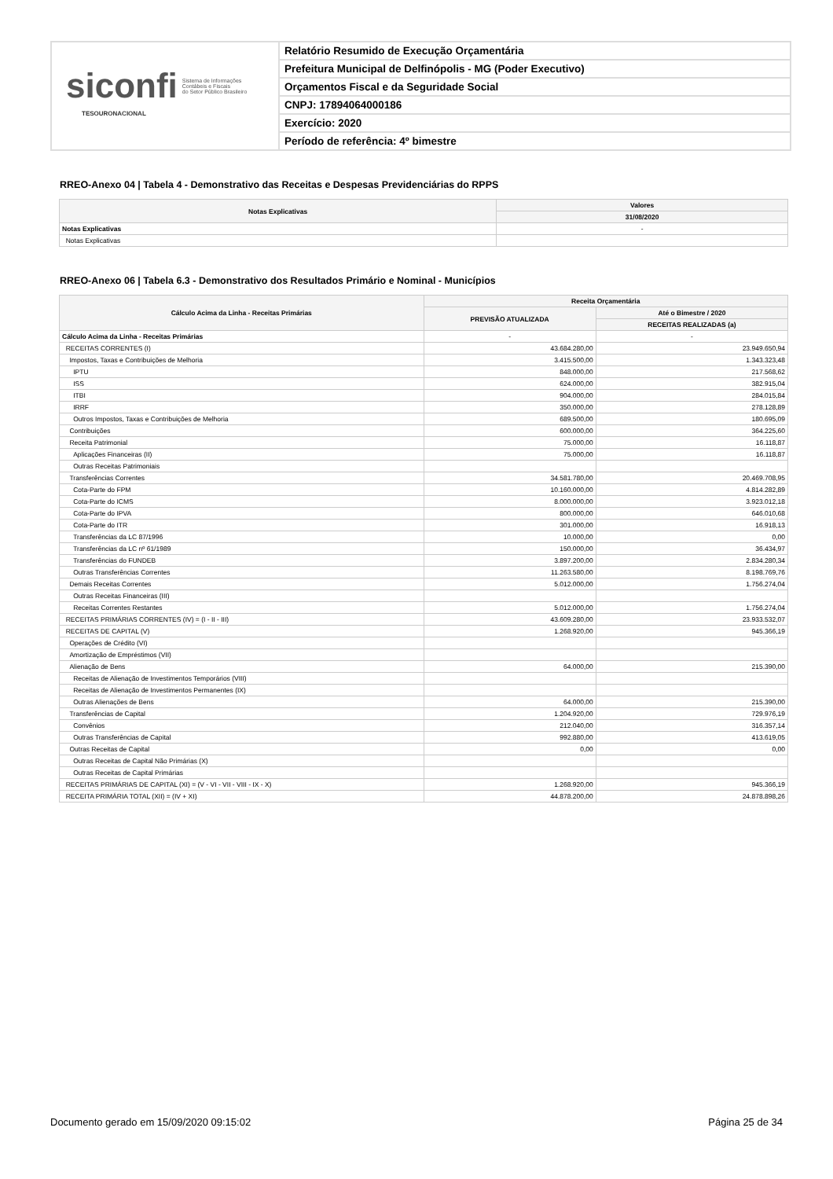siconfi Sistema de Informações
Contábeis e Fiscais
do Setor Público Brasileiro
TESOURONACIONAL
Relatório Resumido de Execução Orçamentária
Prefeitura Municipal de Delfinópolis - MG (Poder Executivo)
Orçamentos Fiscal e da Seguridade Social
CNPJ: 17894064000186
Exercício: 2020
Período de referência: 4º bimestre
RREO-Anexo 04 | Tabela 4 - Demonstrativo das Receitas e Despesas Previdenciárias do RPPS
| Notas Explicativas | Valores |
| --- | --- |
| | 31/08/2020 |
| Notas Explicativas | - |
| Notas Explicativas | |
RREO-Anexo 06 | Tabela 6.3 - Demonstrativo dos Resultados Primário e Nominal - Municípios
| Cálculo Acima da Linha - Receitas Primárias | Receita Orçamentária | |
| --- | --- | --- |
| | PREVISÃO ATUALIZADA | Até o Bimestre / 2020 |
| | | RECEITAS REALIZADAS (a) |
| Cálculo Acima da Linha - Receitas Primárias | - | - |
| RECEITAS CORRENTES (I) | 43.684.280,00 | 23.949.650,94 |
| Impostos, Taxas e Contribuições de Melhoria | 3.415.500,00 | 1.343.323,48 |
| IPTU | 848.000,00 | 217.568,62 |
| ISS | 624.000,00 | 382.915,04 |
| ITBI | 904.000,00 | 284.015,84 |
| IRRF | 350.000,00 | 278.128,89 |
| Outros Impostos, Taxas e Contribuições de Melhoria | 689.500,00 | 180.695,09 |
| Contribuições | 600.000,00 | 364.225,60 |
| Receita Patrimonial | 75.000,00 | 16.118,87 |
| Aplicações Financeiras (II) | 75.000,00 | 16.118,87 |
| Outras Receitas Patrimoniais | | |
| Transferências Correntes | 34.581.780,00 | 20.469.708,95 |
| Cota-Parte do FPM | 10.160.000,00 | 4.814.282,89 |
| Cota-Parte do ICMS | 8.000.000,00 | 3.923.012,18 |
| Cota-Parte do IPVA | 800.000,00 | 646.010,68 |
| Cota-Parte do ITR | 301.000,00 | 16.918,13 |
| Transferências da LC 87/1996 | 10.000,00 | 0,00 |
| Transferências da LC nº 61/1989 | 150.000,00 | 36.434,97 |
| Transferências do FUNDEB | 3.897.200,00 | 2.834.280,34 |
| Outras Transferências Correntes | 11.263.580,00 | 8.198.769,76 |
| Demais Receitas Correntes | 5.012.000,00 | 1.756.274,04 |
| Outras Receitas Financeiras (III) | | |
| Receitas Correntes Restantes | 5.012.000,00 | 1.756.274,04 |
| RECEITAS PRIMÁRIAS CORRENTES (IV) = (I - II - III) | 43.609.280,00 | 23.933.532,07 |
| RECEITAS DE CAPITAL (V) | 1.268.920,00 | 945.366,19 |
| Operações de Crédito (VI) | | |
| Amortização de Empréstimos (VII) | | |
| Alienação de Bens | 64.000,00 | 215.390,00 |
| Receitas de Alienação de Investimentos Temporários (VIII) | | |
| Receitas de Alienação de Investimentos Permanentes (IX) | | |
| Outras Alienações de Bens | 64.000,00 | 215.390,00 |
| Transferências de Capital | 1.204.920,00 | 729.976,19 |
| Convênios | 212.040,00 | 316.357,14 |
| Outras Transferências de Capital | 992.880,00 | 413.619,05 |
| Outras Receitas de Capital | 0,00 | 0,00 |
| Outras Receitas de Capital Não Primárias (X) | | |
| Outras Receitas de Capital Primárias | | |
| RECEITAS PRIMÁRIAS DE CAPITAL (XI) = (V - VI - VII - VIII - IX - X) | 1.268.920,00 | 945.366,19 |
| RECEITA PRIMÁRIA TOTAL (XII) = (IV + XI) | 44.878.200,00 | 24.878.898,26 |
Documento gerado em 15/09/2020 09:15:02 Página 25 de 34